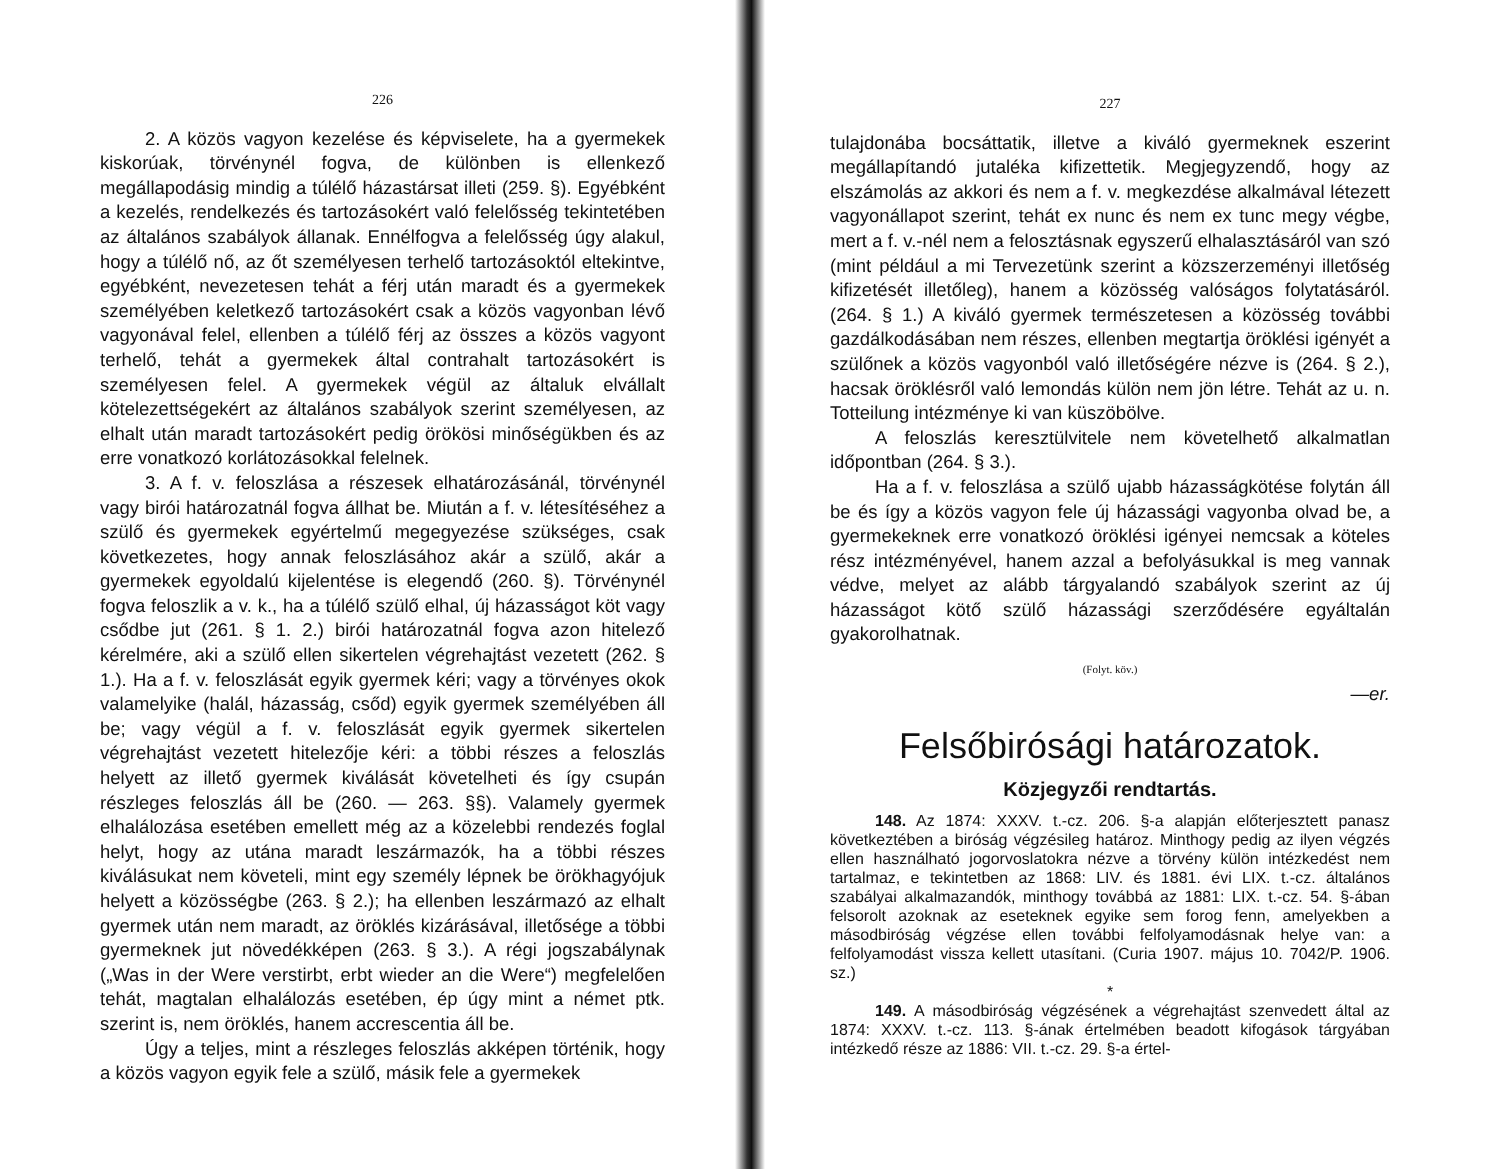226
2. A közös vagyon kezelése és képviselete, ha a gyermekek kiskorúak, törvénynél fogva, de különben is ellenkező megállapodásig mindig a túlélő házastársat illeti (259. §). Egyébként a kezelés, rendelkezés és tartozásokért való felelősség tekintetében az általános szabályok állanak. Ennélfogva a felelősség úgy alakul, hogy a túlélő nő, az őt személyesen terhelő tartozásoktól eltekintve, egyébként, nevezetesen tehát a férj után maradt és a gyermekek személyében keletkező tartozásokért csak a közös vagyonban lévő vagyonával felel, ellenben a túlélő férj az összes a közös vagyont terhelő, tehát a gyermekek által contrahalt tartozásokért is személyesen felel. A gyermekek végül az általuk elvállalt kötelezettségekért az általános szabályok szerint személyesen, az elhalt után maradt tartozásokért pedig örökösi minőségükben és az erre vonatkozó korlátozásokkal felelnek.
3. A f. v. feloszlása a részesek elhatározásánál, törvénynél vagy birói határozatnál fogva állhat be. Miután a f. v. létesítéséhez a szülő és gyermekek egyértelmű megegyezése szükséges, csak következetes, hogy annak feloszlásához akár a szülő, akár a gyermekek egyoldalú kijelentése is elegendő (260. §). Törvénynél fogva feloszlik a v. k., ha a túlélő szülő elhal, új házasságot köt vagy csődbe jut (261. § 1. 2.) birói határozatnál fogva azon hitelező kérelmére, aki a szülő ellen sikertelen végrehajtást vezetett (262. § 1.). Ha a f. v. feloszlását egyik gyermek kéri; vagy a törvényes okok valamelyike (halál, házasság, csőd) egyik gyermek személyében áll be; vagy végül a f. v. feloszlását egyik gyermek sikertelen végrehajtást vezetett hitelezője kéri: a többi részes a feloszlás helyett az illető gyermek kiválását követelheti és így csupán részleges feloszlás áll be (260. — 263. §§). Valamely gyermek elhalálozása esetében emellett még az a közelebbi rendezés foglal helyt, hogy az utána maradt leszármazók, ha a többi részes kiválásukat nem követeli, mint egy személy lépnek be örökhagyójuk helyett a közösségbe (263. § 2.); ha ellenben leszármazó az elhalt gyermek után nem maradt, az öröklés kizárásával, illetősége a többi gyermeknek jut növedékképen (263. § 3.). A régi jogszabálynak („Was in der Were verstirbt, erbt wieder an die Were“) megfelelően tehát, magtalan elhalálozás esetében, ép úgy mint a német ptk. szerint is, nem öröklés, hanem accrescentia áll be.
Úgy a teljes, mint a részleges feloszlás akképen történik, hogy a közös vagyon egyik fele a szülő, másik fele a gyermekek
227
tulajdonába bocsáttatik, illetve a kiváló gyermeknek eszerint megállapítandó jutaléka kifizettetik. Megjegyzendő, hogy az elszámolás az akkori és nem a f. v. megkezdése alkalmával létezett vagyonállapot szerint, tehát ex nunc és nem ex tunc megy végbe, mert a f. v.-nél nem a felosztásnak egyszerű elhalasztásáról van szó (mint például a mi Tervezetünk szerint a közszerzeményi illetőség kifizetését illetőleg), hanem a közösség valóságos folytatásáról. (264. § 1.) A kiváló gyermek természetesen a közösség további gazdálkodásában nem részes, ellenben megtartja öröklési igényét a szülőnek a közös vagyonból való illetőségére nézve is (264. § 2.), hacsak öröklésről való lemondás külön nem jön létre. Tehát az u. n. Totteilung intézménye ki van küszöbölve.
A feloszlás keresztülvitele nem követelhető alkalmatlan időpontban (264. § 3.).
Ha a f. v. feloszlása a szülő ujabb házasságkötése folytán áll be és így a közös vagyon fele új házassági vagyonba olvad be, a gyermekeknek erre vonatkozó öröklési igényei nemcsak a köteles rész intézményével, hanem azzal a befolyásukkal is meg vannak védve, melyet az alább tárgyalandó szabályok szerint az új házasságot kötő szülő házassági szerződésére egyáltalán gyakorolhatnak.
(Folyt. köv.)
—er.
Felsőbirósági határozatok.
Közjegyzői rendtartás.
148. Az 1874: XXXV. t.-cz. 206. §-a alapján előterjesztett panasz következtében a biróság végzésileg határoz. Minthogy pedig az ilyen végzés ellen használható jogorvoslatokra nézve a törvény külön intézkedést nem tartalmaz, e tekintetben az 1868: LIV. és 1881. évi LIX. t.-cz. általános szabályai alkalmazandók, minthogy továbbá az 1881: LIX. t.-cz. 54. §-ában felsorolt azoknak az eseteknek egyike sem forog fenn, amelyekben a másodbiróság végzése ellen további felfolyamodásnak helye van: a felfolyamodást vissza kellett utasítani. (Curia 1907. május 10. 7042/P. 1906. sz.)
*
149. A másodbiróság végzésének a végrehajtást szenvedett által az 1874: XXXV. t.-cz. 113. §-ának értelmében beadott kifogások tárgyában intézkedő része az 1886: VII. t.-cz. 29. §-a értel-